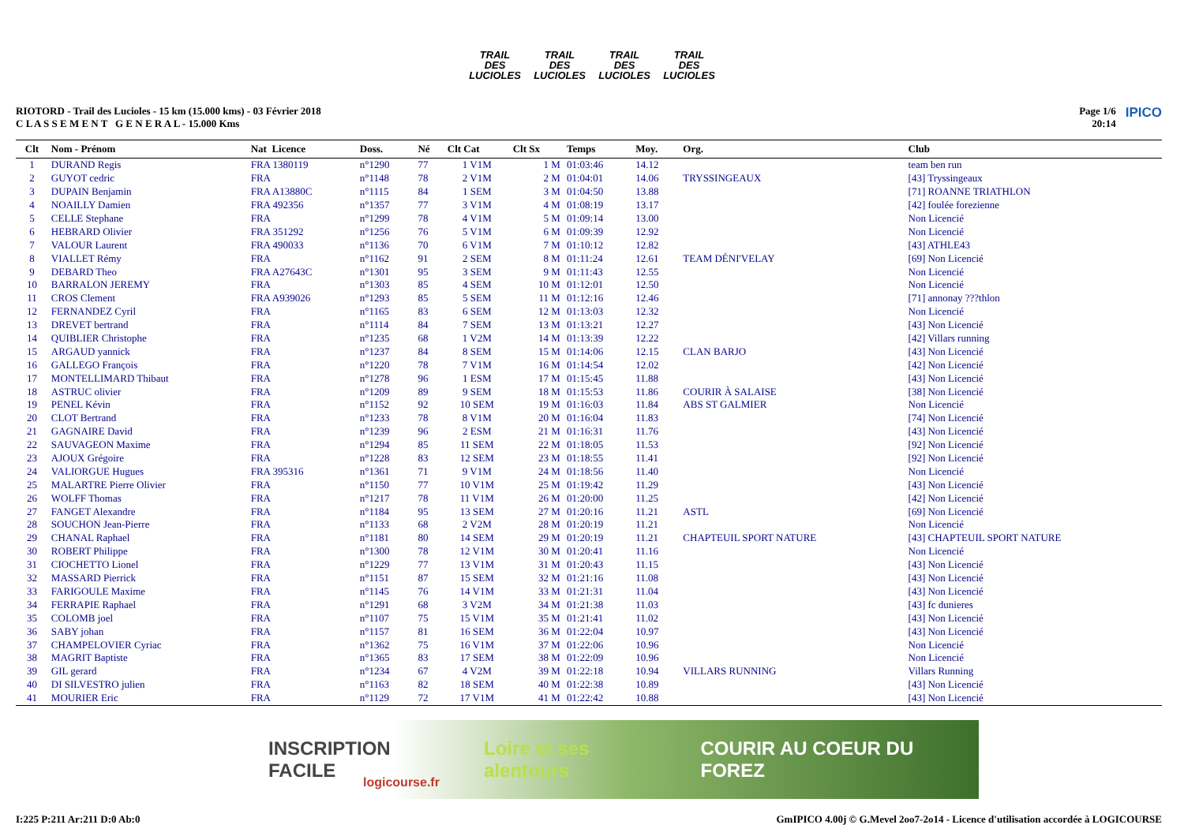TRAIL DES LUCIOLES
TRAIL DES LUCIOLES
TRAIL DES LUCIOLES
TRAIL DES LUCIOLES
RIOTORD - Trail des Lucioles - 15 km (15.000 kms) - 03 Février 2018
C L A S S E M E N T G E N E R A L - 15.000 Kms
Page 1/6
20:14
IPICO
| Clt | Nom - Prénom | Nat Licence | Doss. | Né | Clt Cat | Clt Sx | Temps | Moy. | Org. | Club |
| --- | --- | --- | --- | --- | --- | --- | --- | --- | --- | --- |
| 1 | DURAND Regis | FRA 1380119 | n°1290 | 77 | 1 V1M | 1 M | 01:03:46 | 14.12 | | team ben run |
| 2 | GUYOT cedric | FRA | n°1148 | 78 | 2 V1M | 2 M | 01:04:01 | 14.06 | TRYSSINGEAUX | [43] Tryssingeaux |
| 3 | DUPAIN Benjamin | FRA A13880C | n°1115 | 84 | 1 SEM | 3 M | 01:04:50 | 13.88 | | [71] ROANNE TRIATHLON |
| 4 | NOAILLY Damien | FRA 492356 | n°1357 | 77 | 3 V1M | 4 M | 01:08:19 | 13.17 | | [42] foulée forezienne |
| 5 | CELLE Stephane | FRA | n°1299 | 78 | 4 V1M | 5 M | 01:09:14 | 13.00 | | Non Licencié |
| 6 | HEBRARD Olivier | FRA 351292 | n°1256 | 76 | 5 V1M | 6 M | 01:09:39 | 12.92 | | Non Licencié |
| 7 | VALOUR Laurent | FRA 490033 | n°1136 | 70 | 6 V1M | 7 M | 01:10:12 | 12.82 | | [43] ATHLE43 |
| 8 | VIALLET Rémy | FRA | n°1162 | 91 | 2 SEM | 8 M | 01:11:24 | 12.61 | TEAM DÉNI'VELAY | [69] Non Licencié |
| 9 | DEBARD Theo | FRA A27643C | n°1301 | 95 | 3 SEM | 9 M | 01:11:43 | 12.55 | | Non Licencié |
| 10 | BARRALON JEREMY | FRA | n°1303 | 85 | 4 SEM | 10 M | 01:12:01 | 12.50 | | Non Licencié |
| 11 | CROS Clement | FRA A939026 | n°1293 | 85 | 5 SEM | 11 M | 01:12:16 | 12.46 | | [71] annonay ???thlon |
| 12 | FERNANDEZ Cyril | FRA | n°1165 | 83 | 6 SEM | 12 M | 01:13:03 | 12.32 | | Non Licencié |
| 13 | DREVET bertrand | FRA | n°1114 | 84 | 7 SEM | 13 M | 01:13:21 | 12.27 | | [43] Non Licencié |
| 14 | QUIBLIER Christophe | FRA | n°1235 | 68 | 1 V2M | 14 M | 01:13:39 | 12.22 | | [42] Villars running |
| 15 | ARGAUD yannick | FRA | n°1237 | 84 | 8 SEM | 15 M | 01:14:06 | 12.15 | CLAN BARJO | [43] Non Licencié |
| 16 | GALLEGO François | FRA | n°1220 | 78 | 7 V1M | 16 M | 01:14:54 | 12.02 | | [42] Non Licencié |
| 17 | MONTELLIMARD Thibaut | FRA | n°1278 | 96 | 1 ESM | 17 M | 01:15:45 | 11.88 | | [43] Non Licencié |
| 18 | ASTRUC olivier | FRA | n°1209 | 89 | 9 SEM | 18 M | 01:15:53 | 11.86 | COURIR À SALAISE | [38] Non Licencié |
| 19 | PENEL Kévin | FRA | n°1152 | 92 | 10 SEM | 19 M | 01:16:03 | 11.84 | ABS ST GALMIER | Non Licencié |
| 20 | CLOT Bertrand | FRA | n°1233 | 78 | 8 V1M | 20 M | 01:16:04 | 11.83 | | [74] Non Licencié |
| 21 | GAGNAIRE David | FRA | n°1239 | 96 | 2 ESM | 21 M | 01:16:31 | 11.76 | | [43] Non Licencié |
| 22 | SAUVAGEON Maxime | FRA | n°1294 | 85 | 11 SEM | 22 M | 01:18:05 | 11.53 | | [92] Non Licencié |
| 23 | AJOUX Grégoire | FRA | n°1228 | 83 | 12 SEM | 23 M | 01:18:55 | 11.41 | | [92] Non Licencié |
| 24 | VALIORGUE Hugues | FRA 395316 | n°1361 | 71 | 9 V1M | 24 M | 01:18:56 | 11.40 | | Non Licencié |
| 25 | MALARTRE Pierre Olivier | FRA | n°1150 | 77 | 10 V1M | 25 M | 01:19:42 | 11.29 | | [43] Non Licencié |
| 26 | WOLFF Thomas | FRA | n°1217 | 78 | 11 V1M | 26 M | 01:20:00 | 11.25 | | [42] Non Licencié |
| 27 | FANGET Alexandre | FRA | n°1184 | 95 | 13 SEM | 27 M | 01:20:16 | 11.21 | ASTL | [69] Non Licencié |
| 28 | SOUCHON Jean-Pierre | FRA | n°1133 | 68 | 2 V2M | 28 M | 01:20:19 | 11.21 | | Non Licencié |
| 29 | CHANAL Raphael | FRA | n°1181 | 80 | 14 SEM | 29 M | 01:20:19 | 11.21 | CHAPTEUIL SPORT NATURE | [43] CHAPTEUIL SPORT NATURE |
| 30 | ROBERT Philippe | FRA | n°1300 | 78 | 12 V1M | 30 M | 01:20:41 | 11.16 | | Non Licencié |
| 31 | CIOCHETTO Lionel | FRA | n°1229 | 77 | 13 V1M | 31 M | 01:20:43 | 11.15 | | [43] Non Licencié |
| 32 | MASSARD Pierrick | FRA | n°1151 | 87 | 15 SEM | 32 M | 01:21:16 | 11.08 | | [43] Non Licencié |
| 33 | FARIGOULE Maxime | FRA | n°1145 | 76 | 14 V1M | 33 M | 01:21:31 | 11.04 | | [43] Non Licencié |
| 34 | FERRAPIE Raphael | FRA | n°1291 | 68 | 3 V2M | 34 M | 01:21:38 | 11.03 | | [43] fc dunieres |
| 35 | COLOMB joel | FRA | n°1107 | 75 | 15 V1M | 35 M | 01:21:41 | 11.02 | | [43] Non Licencié |
| 36 | SABY johan | FRA | n°1157 | 81 | 16 SEM | 36 M | 01:22:04 | 10.97 | | [43] Non Licencié |
| 37 | CHAMPELOVIER Cyriac | FRA | n°1362 | 75 | 16 V1M | 37 M | 01:22:06 | 10.96 | | Non Licencié |
| 38 | MAGRIT Baptiste | FRA | n°1365 | 83 | 17 SEM | 38 M | 01:22:09 | 10.96 | | Non Licencié |
| 39 | GIL gerard | FRA | n°1234 | 67 | 4 V2M | 39 M | 01:22:18 | 10.94 | VILLARS RUNNING | Villars Running |
| 40 | DI SILVESTRO julien | FRA | n°1163 | 82 | 18 SEM | 40 M | 01:22:38 | 10.89 | | [43] Non Licencié |
| 41 | MOURIER Eric | FRA | n°1129 | 72 | 17 V1M | 41 M | 01:22:42 | 10.88 | | [43] Non Licencié |
INSCRIPTION FACILE Loire et ses alentours COURIR AU COEUR DU FOREZ
logicourse.fr
I:225 P:211 Ar:211 D:0 Ab:0 GmIPICO 4.00j © G.Mevel 2oo7-2o14 - Licence d'utilisation accordée à LOGICOURSE